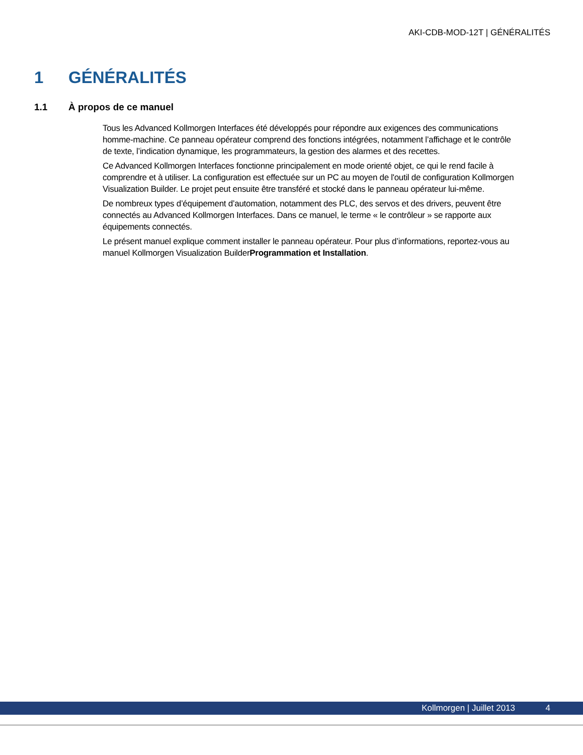AKI-CDB-MOD-12T | GÉNÉRALITÉS
1 GÉNÉRALITÉS
1.1 À propos de ce manuel
Tous les Advanced Kollmorgen Interfaces été développés pour répondre aux exigences des communications homme-machine. Ce panneau opérateur comprend des fonctions intégrées, notamment l’affichage et le contrôle de texte, l’indication dynamique, les programmateurs, la gestion des alarmes et des recettes.
Ce Advanced Kollmorgen Interfaces fonctionne principalement en mode orienté objet, ce qui le rend facile à comprendre et à utiliser. La configuration est effectuée sur un PC au moyen de l'outil de configuration Kollmorgen Visualization Builder. Le projet peut ensuite être transféré et stocké dans le panneau opérateur lui-même.
De nombreux types d’équipement d’automation, notamment des PLC, des servos et des drivers, peuvent être connectés au Advanced Kollmorgen Interfaces. Dans ce manuel, le terme « le contrôleur » se rapporte aux équipements connectés.
Le présent manuel explique comment installer le panneau opérateur. Pour plus d’informations, reportez-vous au manuel Kollmorgen Visualization BuilderProgrammation et Installation.
Kollmorgen | Juillet 2013 4